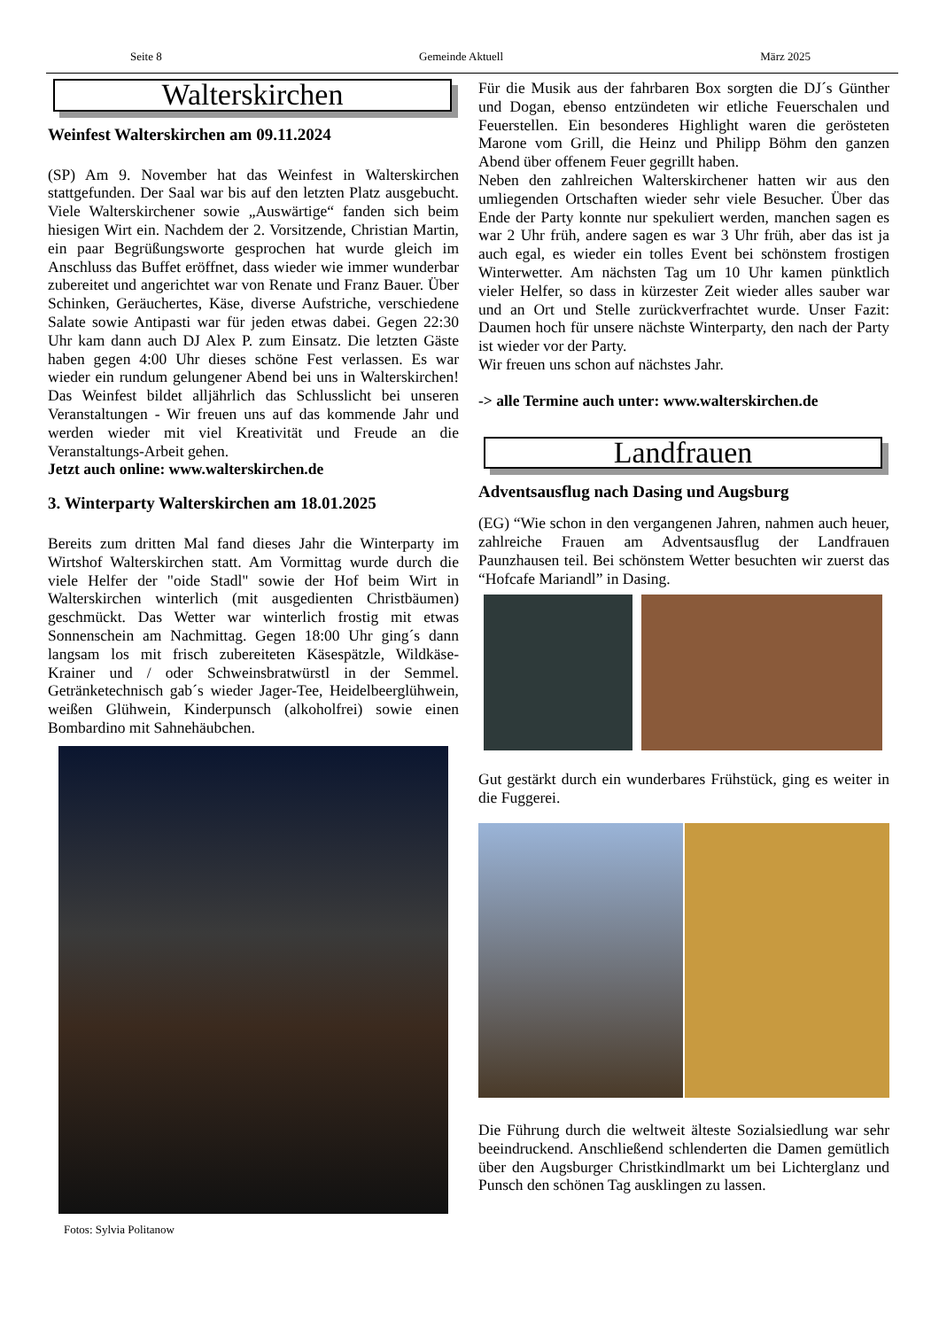Seite 8 Gemeinde Aktuell März 2025
Walterskirchen
Weinfest Walterskirchen am 09.11.2024
(SP) Am 9. November hat das Weinfest in Walterskirchen stattgefunden. Der Saal war bis auf den letzten Platz ausgebucht. Viele Walterskirchener sowie „Auswärtige“ fanden sich beim hiesigen Wirt ein. Nachdem der 2. Vorsitzende, Christian Martin, ein paar Begrüßungsworte gesprochen hat wurde gleich im Anschluss das Buffet eröffnet, dass wieder wie immer wunderbar zubereitet und angerichtet war von Renate und Franz Bauer. Über Schinken, Geräuchertes, Käse, diverse Aufstriche, verschiedene Salate sowie Antipasti war für jeden etwas dabei. Gegen 22:30 Uhr kam dann auch DJ Alex P. zum Einsatz. Die letzten Gäste haben gegen 4:00 Uhr dieses schöne Fest verlassen. Es war wieder ein rundum gelungener Abend bei uns in Walterskirchen! Das Weinfest bildet alljährlich das Schlusslicht bei unseren Veranstaltungen - Wir freuen uns auf das kommende Jahr und werden wieder mit viel Kreativität und Freude an die Veranstaltungs-Arbeit gehen.
Jetzt auch online: www.walterskirchen.de
3. Winterparty Walterskirchen am 18.01.2025
Bereits zum dritten Mal fand dieses Jahr die Winterparty im Wirtshof Walterskirchen statt. Am Vormittag wurde durch die viele Helfer der "oide Stadl" sowie der Hof beim Wirt in Walterskirchen winterlich (mit ausgedienten Christbäumen) geschmückt. Das Wetter war winterlich frostig mit etwas Sonnenschein am Nachmittag. Gegen 18:00 Uhr ging´s dann langsam los mit frisch zubereiteten Käsespätzle, Wildkäse-Krainer und / oder Schweinsbratwürstl in der Semmel. Getränketechnisch gab´s wieder Jager-Tee, Heidelbeerglühwein, weißen Glühwein, Kinderpunsch (alkoholfrei) sowie einen Bombardino mit Sahnehäubchen.
Fotos: Sylvia Politanow
Für die Musik aus der fahrbaren Box sorgten die DJ´s Günther und Dogan, ebenso entzündeten wir etliche Feuerschalen und Feuerstellen. Ein besonderes Highlight waren die gerösteten Marone vom Grill, die Heinz und Philipp Böhm den ganzen Abend über offenem Feuer gegrillt haben.
Neben den zahlreichen Walterskirchener hatten wir aus den umliegenden Ortschaften wieder sehr viele Besucher. Über das Ende der Party konnte nur spekuliert werden, manchen sagen es war 2 Uhr früh, andere sagen es war 3 Uhr früh, aber das ist ja auch egal, es wieder ein tolles Event bei schönstem frostigen Winterwetter. Am nächsten Tag um 10 Uhr kamen pünktlich vieler Helfer, so dass in kürzester Zeit wieder alles sauber war und an Ort und Stelle zurückverfrachtet wurde. Unser Fazit: Daumen hoch für unsere nächste Winterparty, den nach der Party ist wieder vor der Party.
Wir freuen uns schon auf nächstes Jahr.
-> alle Termine auch unter: www.walterskirchen.de
Landfrauen
Adventsausflug nach Dasing und Augsburg
(EG) “Wie schon in den vergangenen Jahren, nahmen auch heuer, zahlreiche Frauen am Adventsausflug der Landfrauen Paunzhausen teil. Bei schönstem Wetter besuchten wir zuerst das “Hofcafe Mariandl” in Dasing.
Gut gestärkt durch ein wunderbares Frühstück, ging es weiter in die Fuggerei.
Die Führung durch die weltweit älteste Sozialsiedlung war sehr beeindruckend. Anschließend schlenderten die Damen gemütlich über den Augsburger Christkindlmarkt um bei Lichterglanz und Punsch den schönen Tag ausklingen zu lassen.